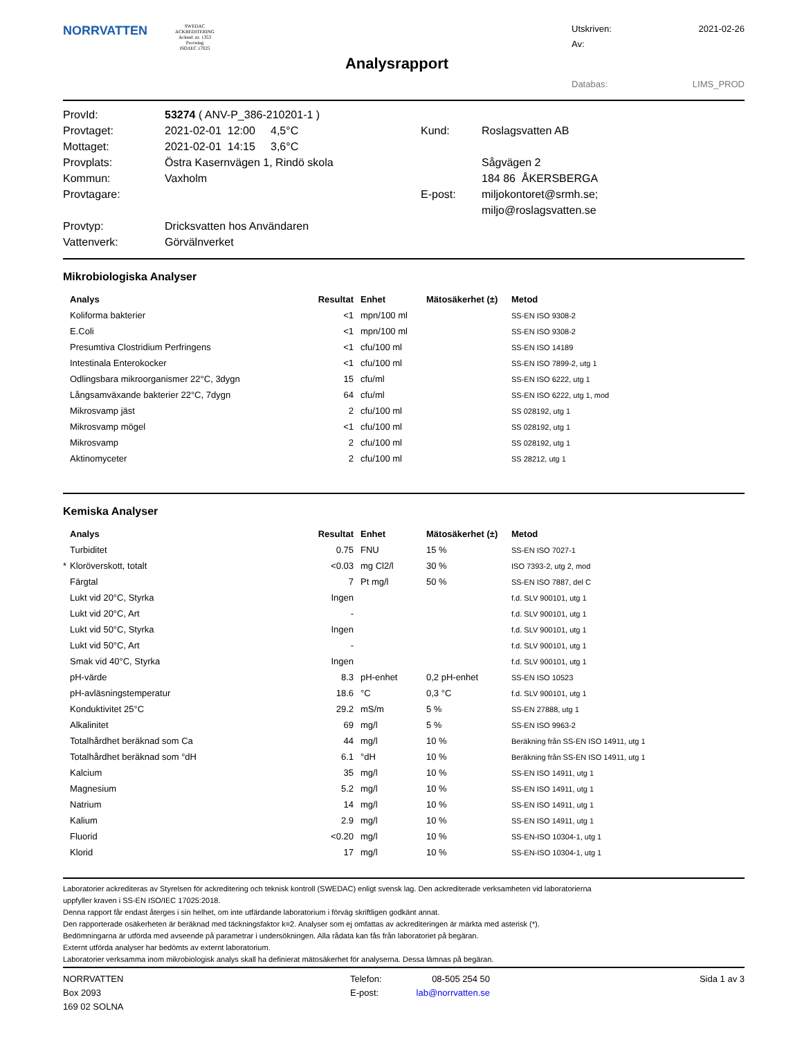NORRVATTEN
SWEDAC ACKREDITERING
Ackred. nr. 1353
Provning
ISO/IEC 17025
Analysrapport
Utskriven: 2021-02-26
Av:
Databas: LIMS_PROD
| ProvId: | 53274 ( ANV-P_386-210201-1 ) | | |
| Provtaget: | 2021-02-01 12:00 4,5°C | Kund: | Roslagsvatten AB |
| Mottaget: | 2021-02-01 14:15 3,6°C | | |
| Provplats: | Östra Kasernvägen 1, Rindö skola | | Sågvägen 2 |
| Kommun: | Vaxholm | | 184 86 ÅKERSBERGA |
| Provtagare: | | E-post: | miljokontoret@srmh.se; |
| | | | miljo@roslagsvatten.se |
| Provtyp: | Dricksvatten hos Användaren | | |
| Vattenverk: | Görvälnverket | | |
Mikrobiologiska Analyser
| | Analys | Resultat | Enhet | Mätosäkerhet (±) | Metod |
| --- | --- | --- | --- | --- | --- |
| | Koliforma bakterier | <1 | mpn/100 ml | | SS-EN ISO 9308-2 |
| | E.Coli | <1 | mpn/100 ml | | SS-EN ISO 9308-2 |
| | Presumtiva Clostridium Perfringens | <1 | cfu/100 ml | | SS-EN ISO 14189 |
| | Intestinala Enterokocker | <1 | cfu/100 ml | | SS-EN ISO 7899-2, utg 1 |
| | Odlingsbara mikroorganismer 22°C, 3dygn | 15 | cfu/ml | | SS-EN ISO 6222, utg 1 |
| | Långsamväxande bakterier 22°C, 7dygn | 64 | cfu/ml | | SS-EN ISO 6222, utg 1, mod |
| | Mikrosvamp jäst | 2 | cfu/100 ml | | SS 028192, utg 1 |
| | Mikrosvamp mögel | <1 | cfu/100 ml | | SS 028192, utg 1 |
| | Mikrosvamp | 2 | cfu/100 ml | | SS 028192, utg 1 |
| | Aktinomyceter | 2 | cfu/100 ml | | SS 28212, utg 1 |
Kemiska Analyser
| | Analys | Resultat | Enhet | Mätosäkerhet (±) | Metod |
| --- | --- | --- | --- | --- | --- |
| | Turbiditet | 0.75 | FNU | 15 % | SS-EN ISO 7027-1 |
| * | Kloröverskott, totalt | <0.03 | mg Cl2/l | 30 % | ISO 7393-2, utg 2, mod |
| | Färgtal | 7 | Pt mg/l | 50 % | SS-EN ISO 7887, del C |
| | Lukt vid 20°C, Styrka | Ingen | | | f.d. SLV 900101, utg 1 |
| | Lukt vid 20°C, Art | - | | | f.d. SLV 900101, utg 1 |
| | Lukt vid 50°C, Styrka | Ingen | | | f.d. SLV 900101, utg 1 |
| | Lukt vid 50°C, Art | - | | | f.d. SLV 900101, utg 1 |
| | Smak vid 40°C, Styrka | Ingen | | | f.d. SLV 900101, utg 1 |
| | pH-värde | 8.3 | pH-enhet | 0,2 pH-enhet | SS-EN ISO 10523 |
| | pH-avläsningstemperatur | 18.6 | °C | 0,3 °C | f.d. SLV 900101, utg 1 |
| | Konduktivitet 25°C | 29.2 | mS/m | 5 % | SS-EN 27888, utg 1 |
| | Alkalinitet | 69 | mg/l | 5 % | SS-EN ISO 9963-2 |
| | Totalhårdhet beräknad som Ca | 44 | mg/l | 10 % | Beräkning från SS-EN ISO 14911, utg 1 |
| | Totalhårdhet beräknad som °dH | 6.1 | °dH | 10 % | Beräkning från SS-EN ISO 14911, utg 1 |
| | Kalcium | 35 | mg/l | 10 % | SS-EN ISO 14911, utg 1 |
| | Magnesium | 5.2 | mg/l | 10 % | SS-EN ISO 14911, utg 1 |
| | Natrium | 14 | mg/l | 10 % | SS-EN ISO 14911, utg 1 |
| | Kalium | 2.9 | mg/l | 10 % | SS-EN ISO 14911, utg 1 |
| | Fluorid | <0.20 | mg/l | 10 % | SS-EN-ISO 10304-1, utg 1 |
| | Klorid | 17 | mg/l | 10 % | SS-EN-ISO 10304-1, utg 1 |
Laboratorier ackrediteras av Styrelsen för ackreditering och teknisk kontroll (SWEDAC) enligt svensk lag. Den ackrediterade verksamheten vid laboratorierna
uppfyller kraven i SS-EN ISO/IEC 17025:2018.
Denna rapport får endast återges i sin helhet, om inte utfärdande laboratorium i förväg skriftligen godkänt annat.
Den rapporterade osäkerheten är beräknad med täckningsfaktor k=2. Analyser som ej omfattas av ackrediteringen är märkta med asterisk (*).
Bedömningarna är utförda med avseende på parametrar i undersökningen. Alla rådata kan fås från laboratoriet på begäran.
Externt utförda analyser har bedömts av externt laboratorium.
Laboratorier verksamma inom mikrobiologisk analys skall ha definierat mätosäkerhet för analyserna. Dessa lämnas på begäran.
NORRVATTEN
Box 2093
169 02 SOLNA
Telefon:
E-post:
08-505 254 50
lab@norrvatten.se
Sida 1 av 3